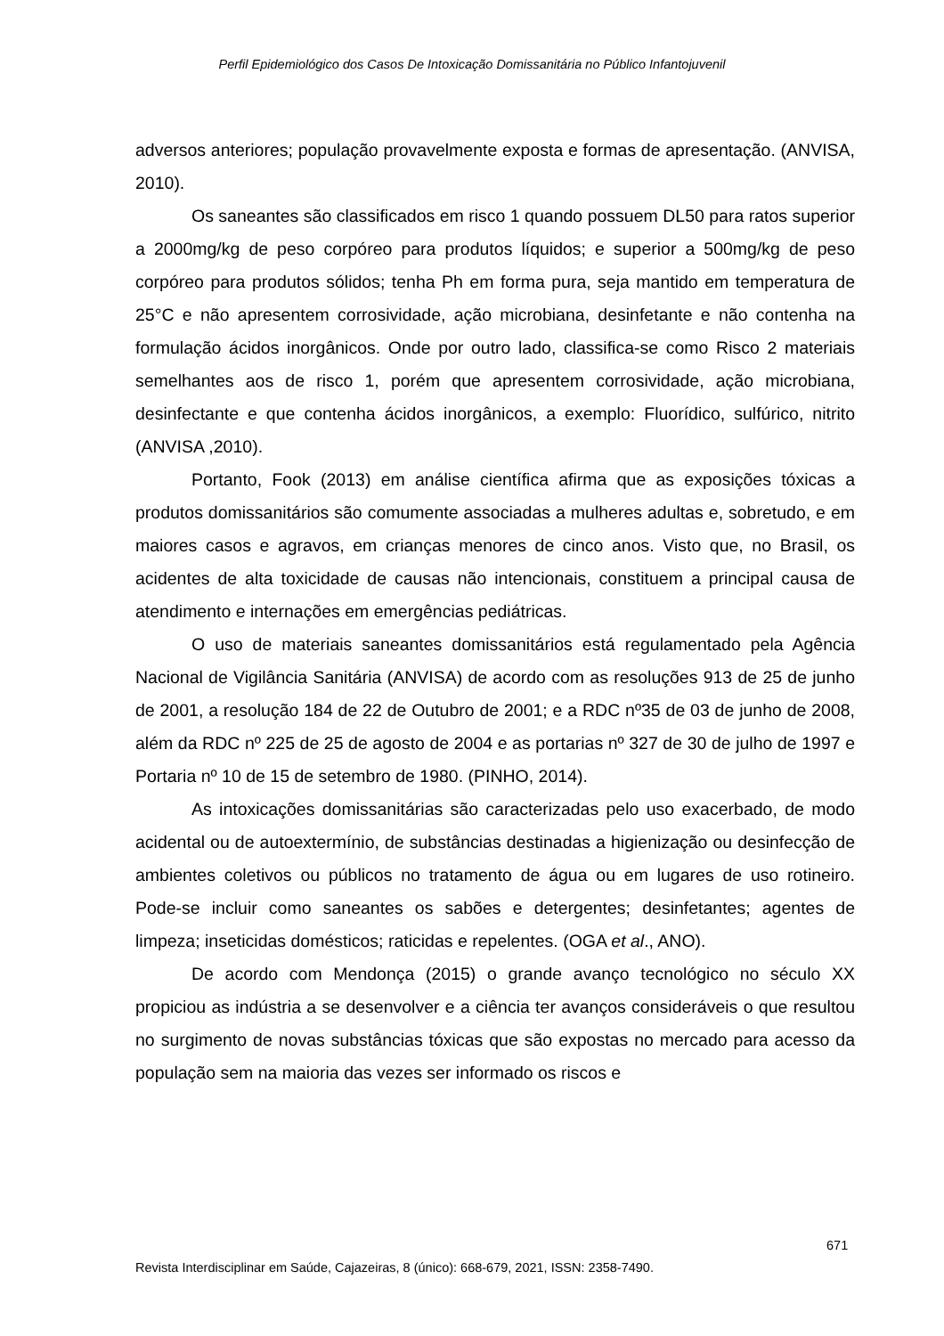Perfil Epidemiológico dos Casos De Intoxicação Domissanitária no Público Infantojuvenil
adversos anteriores; população provavelmente exposta e formas de apresentação. (ANVISA, 2010).
Os saneantes são classificados em risco 1 quando possuem DL50 para ratos superior a 2000mg/kg de peso corpóreo para produtos líquidos; e superior a 500mg/kg de peso corpóreo para produtos sólidos; tenha Ph em forma pura, seja mantido em temperatura de 25°C e não apresentem corrosividade, ação microbiana, desinfetante e não contenha na formulação ácidos inorgânicos. Onde por outro lado, classifica-se como Risco 2 materiais semelhantes aos de risco 1, porém que apresentem corrosividade, ação microbiana, desinfectante e que contenha ácidos inorgânicos, a exemplo: Fluorídico, sulfúrico, nitrito (ANVISA ,2010).
Portanto, Fook (2013) em análise científica afirma que as exposições tóxicas a produtos domissanitários são comumente associadas a mulheres adultas e, sobretudo, e em maiores casos e agravos, em crianças menores de cinco anos. Visto que, no Brasil, os acidentes de alta toxicidade de causas não intencionais, constituem a principal causa de atendimento e internações em emergências pediátricas.
O uso de materiais saneantes domissanitários está regulamentado pela Agência Nacional de Vigilância Sanitária (ANVISA) de acordo com as resoluções 913 de 25 de junho de 2001, a resolução 184 de 22 de Outubro de 2001; e a RDC nº35 de 03 de junho de 2008, além da RDC nº 225 de 25 de agosto de 2004 e as portarias nº 327 de 30 de julho de 1997 e Portaria nº 10 de 15 de setembro de 1980. (PINHO, 2014).
As intoxicações domissanitárias são caracterizadas pelo uso exacerbado, de modo acidental ou de autoextermínio, de substâncias destinadas a higienização ou desinfecção de ambientes coletivos ou públicos no tratamento de água ou em lugares de uso rotineiro. Pode-se incluir como saneantes os sabões e detergentes; desinfetantes; agentes de limpeza; inseticidas domésticos; raticidas e repelentes. (OGA et al., ANO).
De acordo com Mendonça (2015) o grande avanço tecnológico no século XX propiciou as indústria a se desenvolver e a ciência ter avanços consideráveis o que resultou no surgimento de novas substâncias tóxicas que são expostas no mercado para acesso da população sem na maioria das vezes ser informado os riscos e
671
Revista Interdisciplinar em Saúde, Cajazeiras, 8 (único): 668-679, 2021, ISSN: 2358-7490.